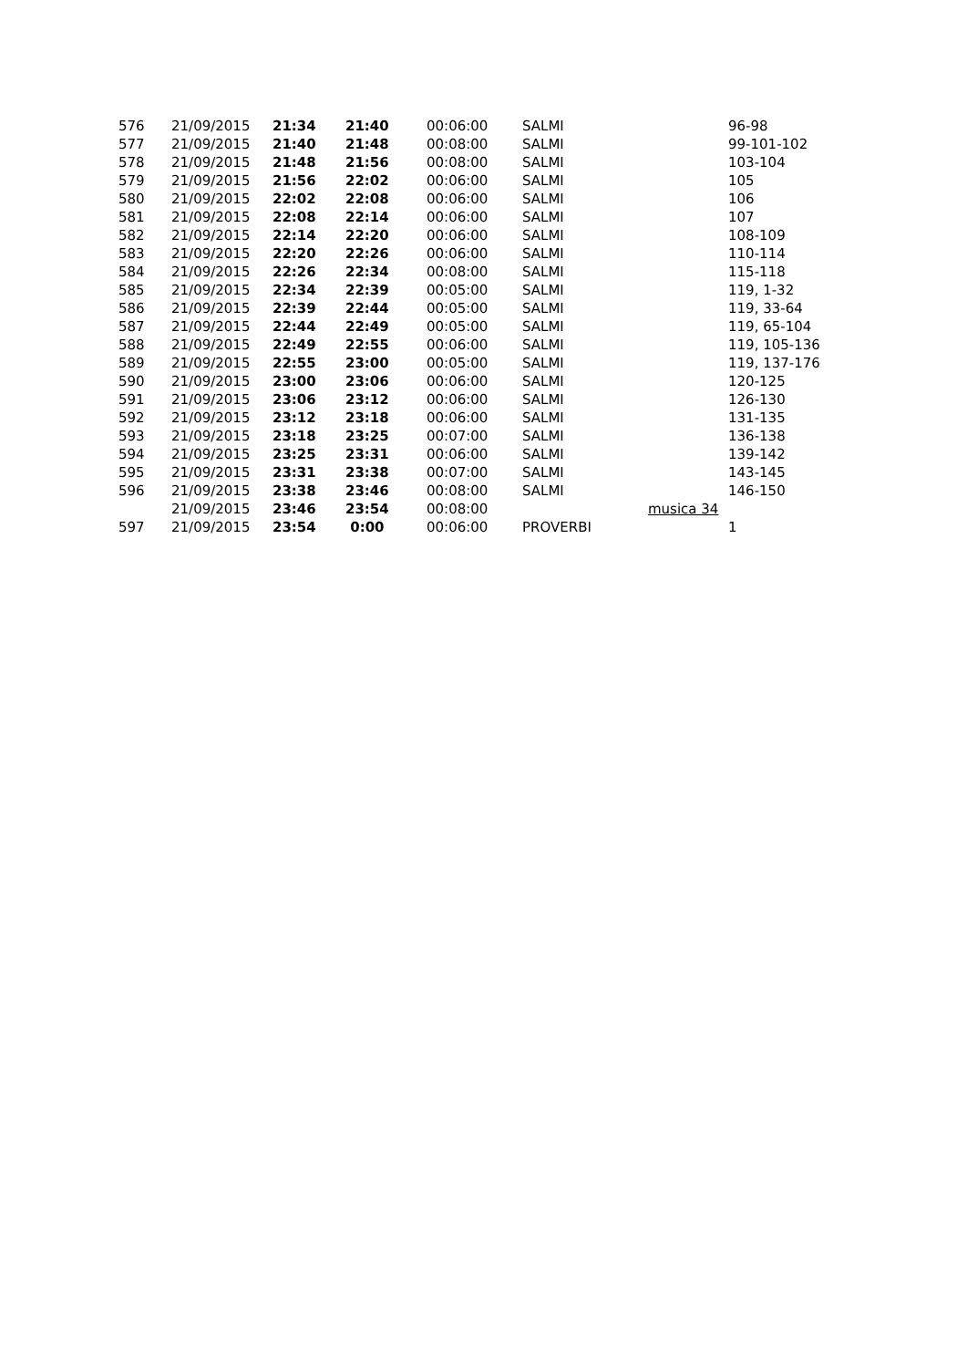| 576 | 21/09/2015 | 21:34 | 21:40 | 00:06:00 | SALMI | | 96-98 |
| 577 | 21/09/2015 | 21:40 | 21:48 | 00:08:00 | SALMI | | 99-101-102 |
| 578 | 21/09/2015 | 21:48 | 21:56 | 00:08:00 | SALMI | | 103-104 |
| 579 | 21/09/2015 | 21:56 | 22:02 | 00:06:00 | SALMI | | 105 |
| 580 | 21/09/2015 | 22:02 | 22:08 | 00:06:00 | SALMI | | 106 |
| 581 | 21/09/2015 | 22:08 | 22:14 | 00:06:00 | SALMI | | 107 |
| 582 | 21/09/2015 | 22:14 | 22:20 | 00:06:00 | SALMI | | 108-109 |
| 583 | 21/09/2015 | 22:20 | 22:26 | 00:06:00 | SALMI | | 110-114 |
| 584 | 21/09/2015 | 22:26 | 22:34 | 00:08:00 | SALMI | | 115-118 |
| 585 | 21/09/2015 | 22:34 | 22:39 | 00:05:00 | SALMI | | 119, 1-32 |
| 586 | 21/09/2015 | 22:39 | 22:44 | 00:05:00 | SALMI | | 119, 33-64 |
| 587 | 21/09/2015 | 22:44 | 22:49 | 00:05:00 | SALMI | | 119, 65-104 |
| 588 | 21/09/2015 | 22:49 | 22:55 | 00:06:00 | SALMI | | 119, 105-136 |
| 589 | 21/09/2015 | 22:55 | 23:00 | 00:05:00 | SALMI | | 119, 137-176 |
| 590 | 21/09/2015 | 23:00 | 23:06 | 00:06:00 | SALMI | | 120-125 |
| 591 | 21/09/2015 | 23:06 | 23:12 | 00:06:00 | SALMI | | 126-130 |
| 592 | 21/09/2015 | 23:12 | 23:18 | 00:06:00 | SALMI | | 131-135 |
| 593 | 21/09/2015 | 23:18 | 23:25 | 00:07:00 | SALMI | | 136-138 |
| 594 | 21/09/2015 | 23:25 | 23:31 | 00:06:00 | SALMI | | 139-142 |
| 595 | 21/09/2015 | 23:31 | 23:38 | 00:07:00 | SALMI | | 143-145 |
| 596 | 21/09/2015 | 23:38 | 23:46 | 00:08:00 | SALMI | | 146-150 |
| | 21/09/2015 | 23:46 | 23:54 | 00:08:00 | | musica 34 | |
| 597 | 21/09/2015 | 23:54 | 0:00 | 00:06:00 | PROVERBI | | 1 |